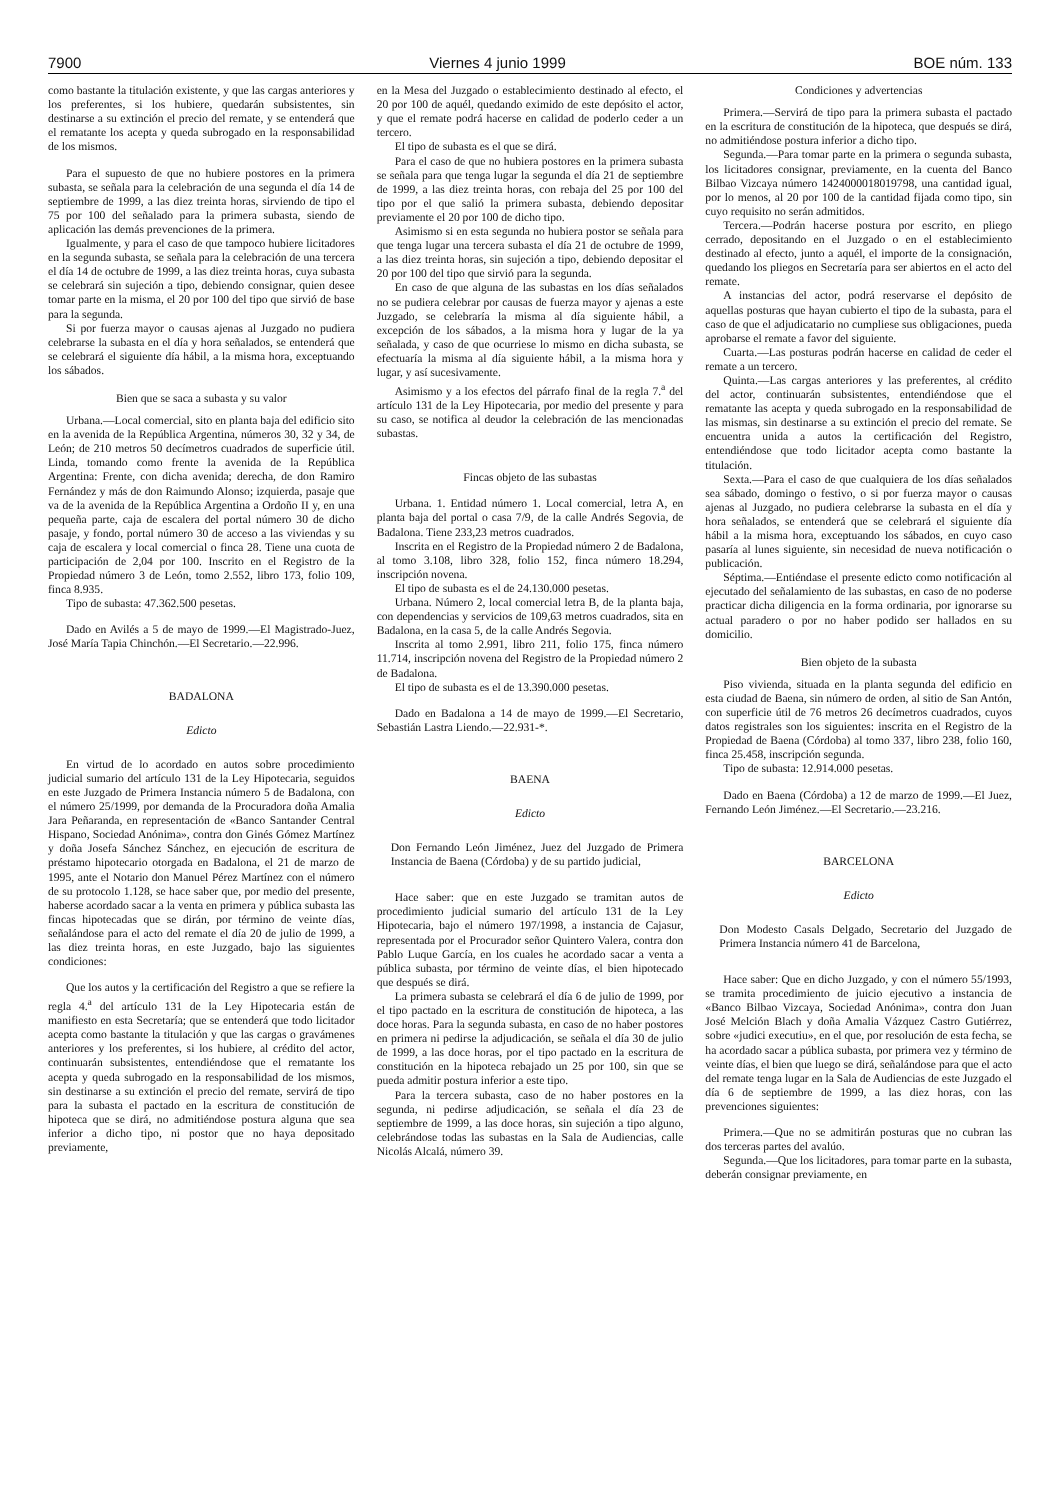7900 Viernes 4 junio 1999 BOE núm. 133
como bastante la titulación existente, y que las cargas anteriores y los preferentes, si los hubiere, quedarán subsistentes, sin destinarse a su extinción el precio del remate, y se entenderá que el rematante los acepta y queda subrogado en la responsabilidad de los mismos.
Para el supuesto de que no hubiere postores en la primera subasta, se señala para la celebración de una segunda el día 14 de septiembre de 1999, a las diez treinta horas, sirviendo de tipo el 75 por 100 del señalado para la primera subasta, siendo de aplicación las demás prevenciones de la primera.
Igualmente, y para el caso de que tampoco hubiere licitadores en la segunda subasta, se señala para la celebración de una tercera el día 14 de octubre de 1999, a las diez treinta horas, cuya subasta se celebrará sin sujeción a tipo, debiendo consignar, quien desee tomar parte en la misma, el 20 por 100 del tipo que sirvió de base para la segunda.
Si por fuerza mayor o causas ajenas al Juzgado no pudiera celebrarse la subasta en el día y hora señalados, se entenderá que se celebrará el siguiente día hábil, a la misma hora, exceptuando los sábados.
Bien que se saca a subasta y su valor
Urbana.—Local comercial, sito en planta baja del edificio sito en la avenida de la República Argentina, números 30, 32 y 34, de León; de 210 metros 50 decímetros cuadrados de superficie útil. Linda, tomando como frente la avenida de la República Argentina: Frente, con dicha avenida; derecha, de don Ramiro Fernández y más de don Raimundo Alonso; izquierda, pasaje que va de la avenida de la República Argentina a Ordoño II y, en una pequeña parte, caja de escalera del portal número 30 de dicho pasaje, y fondo, portal número 30 de acceso a las viviendas y su caja de escalera y local comercial o finca 28. Tiene una cuota de participación de 2,04 por 100. Inscrito en el Registro de la Propiedad número 3 de León, tomo 2.552, libro 173, folio 109, finca 8.935.
Tipo de subasta: 47.362.500 pesetas.
Dado en Avilés a 5 de mayo de 1999.—El Magistrado-Juez, José María Tapia Chinchón.—El Secretario.—22.996.
BADALONA
Edicto
En virtud de lo acordado en autos sobre procedimiento judicial sumario del artículo 131 de la Ley Hipotecaria, seguidos en este Juzgado de Primera Instancia número 5 de Badalona, con el número 25/1999, por demanda de la Procuradora doña Amalia Jara Peñaranda, en representación de «Banco Santander Central Hispano, Sociedad Anónima», contra don Ginés Gómez Martínez y doña Josefa Sánchez Sánchez, en ejecución de escritura de préstamo hipotecario otorgada en Badalona, el 21 de marzo de 1995, ante el Notario don Manuel Pérez Martínez con el número de su protocolo 1.128, se hace saber que, por medio del presente, haberse acordado sacar a la venta en primera y pública subasta las fincas hipotecadas que se dirán, por término de veinte días, señalándose para el acto del remate el día 20 de julio de 1999, a las diez treinta horas, en este Juzgado, bajo las siguientes condiciones:
Que los autos y la certificación del Registro a que se refiere la regla 4.<sup>a</sup> del artículo 131 de la Ley Hipotecaria están de manifiesto en esta Secretaría; que se entenderá que todo licitador acepta como bastante la titulación y que las cargas o gravámenes anteriores y los preferentes, si los hubiere, al crédito del actor, continuarán subsistentes, entendiéndose que el rematante los acepta y queda subrogado en la responsabilidad de los mismos, sin destinarse a su extinción el precio del remate, servirá de tipo para la subasta el pactado en la escritura de constitución de hipoteca que se dirá, no admitiéndose postura alguna que sea inferior a dicho tipo, ni postor que no haya depositado previamente,
en la Mesa del Juzgado o establecimiento destinado al efecto, el 20 por 100 de aquél, quedando eximido de este depósito el actor, y que el remate podrá hacerse en calidad de poderlo ceder a un tercero.
El tipo de subasta es el que se dirá.
Para el caso de que no hubiera postores en la primera subasta se señala para que tenga lugar la segunda el día 21 de septiembre de 1999, a las diez treinta horas, con rebaja del 25 por 100 del tipo por el que salió la primera subasta, debiendo depositar previamente el 20 por 100 de dicho tipo.
Asimismo si en esta segunda no hubiera postor se señala para que tenga lugar una tercera subasta el día 21 de octubre de 1999, a las diez treinta horas, sin sujeción a tipo, debiendo depositar el 20 por 100 del tipo que sirvió para la segunda.
En caso de que alguna de las subastas en los días señalados no se pudiera celebrar por causas de fuerza mayor y ajenas a este Juzgado, se celebraría la misma al día siguiente hábil, a excepción de los sábados, a la misma hora y lugar de la ya señalada, y caso de que ocurriese lo mismo en dicha subasta, se efectuaría la misma al día siguiente hábil, a la misma hora y lugar, y así sucesivamente.
Asimismo y a los efectos del párrafo final de la regla 7.<sup>a</sup> del artículo 131 de la Ley Hipotecaria, por medio del presente y para su caso, se notifica al deudor la celebración de las mencionadas subastas.
Fincas objeto de las subastas
Urbana. 1. Entidad número 1. Local comercial, letra A, en planta baja del portal o casa 7/9, de la calle Andrés Segovia, de Badalona. Tiene 233,23 metros cuadrados.
Inscrita en el Registro de la Propiedad número 2 de Badalona, al tomo 3.108, libro 328, folio 152, finca número 18.294, inscripción novena.
El tipo de subasta es el de 24.130.000 pesetas.
Urbana. Número 2, local comercial letra B, de la planta baja, con dependencias y servicios de 109,63 metros cuadrados, sita en Badalona, en la casa 5, de la calle Andrés Segovia.
Inscrita al tomo 2.991, libro 211, folio 175, finca número 11.714, inscripción novena del Registro de la Propiedad número 2 de Badalona.
El tipo de subasta es el de 13.390.000 pesetas.
Dado en Badalona a 14 de mayo de 1999.—El Secretario, Sebastián Lastra Liendo.—22.931-*.
BAENA
Edicto
Don Fernando León Jiménez, Juez del Juzgado de Primera Instancia de Baena (Córdoba) y de su partido judicial,
Hace saber: que en este Juzgado se tramitan autos de procedimiento judicial sumario del artículo 131 de la Ley Hipotecaria, bajo el número 197/1998, a instancia de Cajasur, representada por el Procurador señor Quintero Valera, contra don Pablo Luque García, en los cuales he acordado sacar a venta a pública subasta, por término de veinte días, el bien hipotecado que después se dirá.
La primera subasta se celebrará el día 6 de julio de 1999, por el tipo pactado en la escritura de constitución de hipoteca, a las doce horas. Para la segunda subasta, en caso de no haber postores en primera ni pedirse la adjudicación, se señala el día 30 de julio de 1999, a las doce horas, por el tipo pactado en la escritura de constitución en la hipoteca rebajado un 25 por 100, sin que se pueda admitir postura inferior a este tipo.
Para la tercera subasta, caso de no haber postores en la segunda, ni pedirse adjudicación, se señala el día 23 de septiembre de 1999, a las doce horas, sin sujeción a tipo alguno, celebrándose todas las subastas en la Sala de Audiencias, calle Nicolás Alcalá, número 39.
Condiciones y advertencias
Primera.—Servirá de tipo para la primera subasta el pactado en la escritura de constitución de la hipoteca, que después se dirá, no admitiéndose postura inferior a dicho tipo.
Segunda.—Para tomar parte en la primera o segunda subasta, los licitadores consignar, previamente, en la cuenta del Banco Bilbao Vizcaya número 1424000018019798, una cantidad igual, por lo menos, al 20 por 100 de la cantidad fijada como tipo, sin cuyo requisito no serán admitidos.
Tercera.—Podrán hacerse postura por escrito, en pliego cerrado, depositando en el Juzgado o en el establecimiento destinado al efecto, junto a aquél, el importe de la consignación, quedando los pliegos en Secretaría para ser abiertos en el acto del remate.
A instancias del actor, podrá reservarse el depósito de aquellas posturas que hayan cubierto el tipo de la subasta, para el caso de que el adjudicatario no cumpliese sus obligaciones, pueda aprobarse el remate a favor del siguiente.
Cuarta.—Las posturas podrán hacerse en calidad de ceder el remate a un tercero.
Quinta.—Las cargas anteriores y las preferentes, al crédito del actor, continuarán subsistentes, entendiéndose que el rematante las acepta y queda subrogado en la responsabilidad de las mismas, sin destinarse a su extinción el precio del remate. Se encuentra unida a autos la certificación del Registro, entendiéndose que todo licitador acepta como bastante la titulación.
Sexta.—Para el caso de que cualquiera de los días señalados sea sábado, domingo o festivo, o si por fuerza mayor o causas ajenas al Juzgado, no pudiera celebrarse la subasta en el día y hora señalados, se entenderá que se celebrará el siguiente día hábil a la misma hora, exceptuando los sábados, en cuyo caso pasaría al lunes siguiente, sin necesidad de nueva notificación o publicación.
Séptima.—Entiéndase el presente edicto como notificación al ejecutado del señalamiento de las subastas, en caso de no poderse practicar dicha diligencia en la forma ordinaria, por ignorarse su actual paradero o por no haber podido ser hallados en su domicilio.
Bien objeto de la subasta
Piso vivienda, situada en la planta segunda del edificio en esta ciudad de Baena, sin número de orden, al sitio de San Antón, con superficie útil de 76 metros 26 decímetros cuadrados, cuyos datos registrales son los siguientes: inscrita en el Registro de la Propiedad de Baena (Córdoba) al tomo 337, libro 238, folio 160, finca 25.458, inscripción segunda.
Tipo de subasta: 12.914.000 pesetas.
Dado en Baena (Córdoba) a 12 de marzo de 1999.—El Juez, Fernando León Jiménez.—El Secretario.—23.216.
BARCELONA
Edicto
Don Modesto Casals Delgado, Secretario del Juzgado de Primera Instancia número 41 de Barcelona,
Hace saber: Que en dicho Juzgado, y con el número 55/1993, se tramita procedimiento de juicio ejecutivo a instancia de «Banco Bilbao Vizcaya, Sociedad Anónima», contra don Juan José Melción Blach y doña Amalia Vázquez Castro Gutiérrez, sobre «judici executiu», en el que, por resolución de esta fecha, se ha acordado sacar a pública subasta, por primera vez y término de veinte días, el bien que luego se dirá, señalándose para que el acto del remate tenga lugar en la Sala de Audiencias de este Juzgado el día 6 de septiembre de 1999, a las diez horas, con las prevenciones siguientes:
Primera.—Que no se admitirán posturas que no cubran las dos terceras partes del avalúo.
Segunda.—Que los licitadores, para tomar parte en la subasta, deberán consignar previamente, en